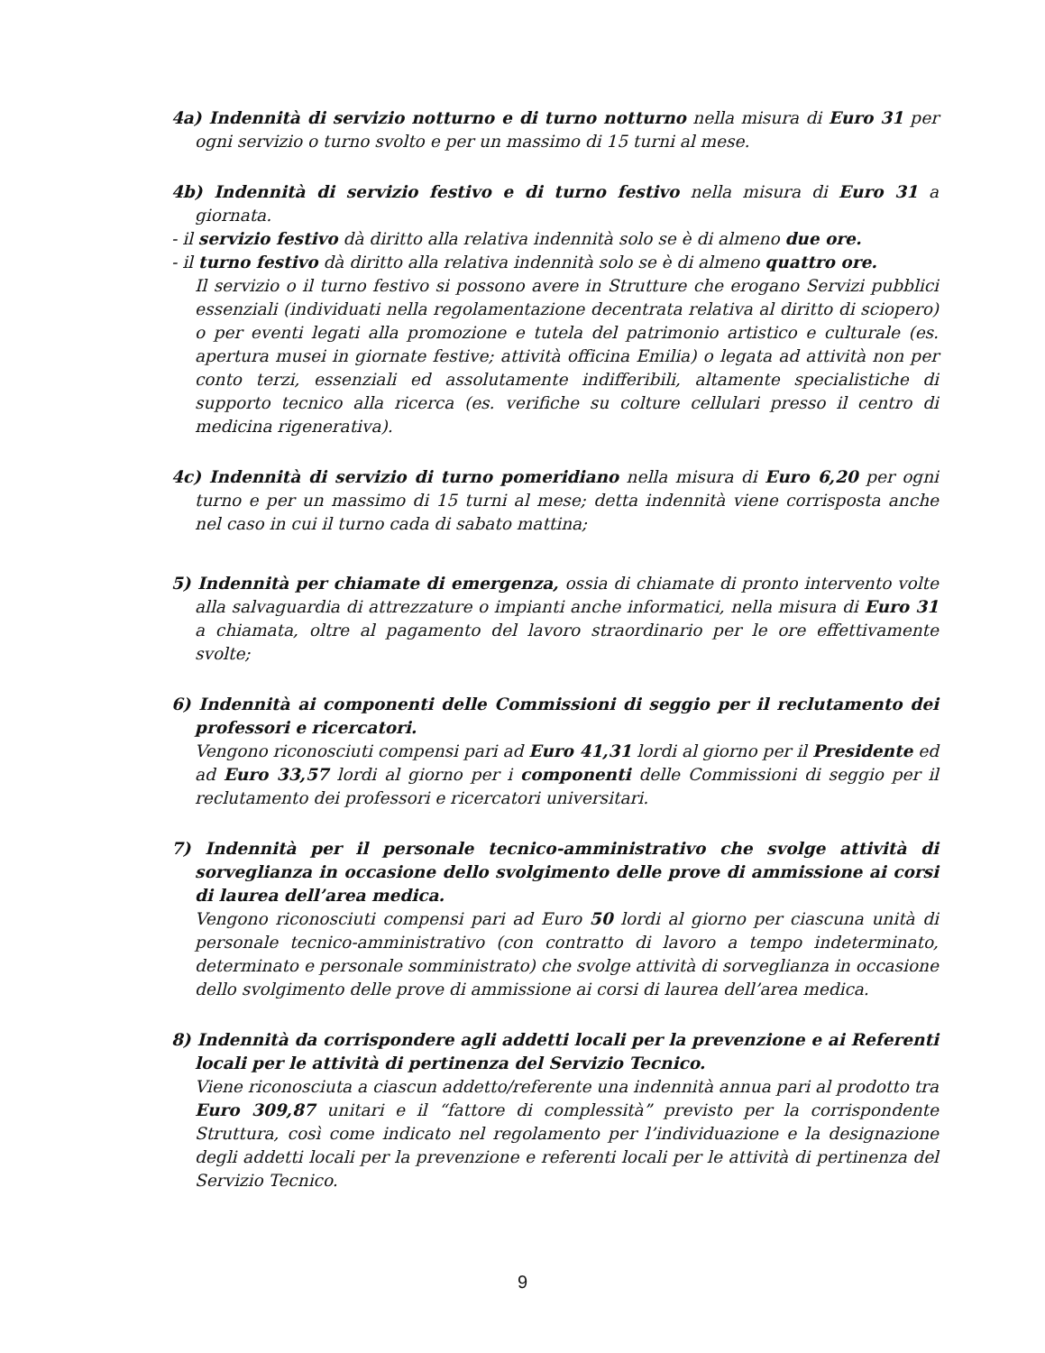4a) Indennità di servizio notturno e di turno notturno nella misura di Euro 31 per ogni servizio o turno svolto e per un massimo di 15 turni al mese.
4b) Indennità di servizio festivo e di turno festivo nella misura di Euro 31 a giornata.
- il servizio festivo dà diritto alla relativa indennità solo se è di almeno due ore.
- il turno festivo dà diritto alla relativa indennità solo se è di almeno quattro ore.
Il servizio o il turno festivo si possono avere in Strutture che erogano Servizi pubblici essenziali (individuati nella regolamentazione decentrata relativa al diritto di sciopero) o per eventi legati alla promozione e tutela del patrimonio artistico e culturale (es. apertura musei in giornate festive; attività officina Emilia) o legata ad attività non per conto terzi, essenziali ed assolutamente indifferibili, altamente specialistiche di supporto tecnico alla ricerca (es. verifiche su colture cellulari presso il centro di medicina rigenerativa).
4c) Indennità di servizio di turno pomeridiano nella misura di Euro 6,20 per ogni turno e per un massimo di 15 turni al mese; detta indennità viene corrisposta anche nel caso in cui il turno cada di sabato mattina;
5) Indennità per chiamate di emergenza, ossia di chiamate di pronto intervento volte alla salvaguardia di attrezzature o impianti anche informatici, nella misura di Euro 31 a chiamata, oltre al pagamento del lavoro straordinario per le ore effettivamente svolte;
6) Indennità ai componenti delle Commissioni di seggio per il reclutamento dei professori e ricercatori.
Vengono riconosciuti compensi pari ad Euro 41,31 lordi al giorno per il Presidente ed ad Euro 33,57 lordi al giorno per i componenti delle Commissioni di seggio per il reclutamento dei professori e ricercatori universitari.
7) Indennità per il personale tecnico-amministrativo che svolge attività di sorveglianza in occasione dello svolgimento delle prove di ammissione ai corsi di laurea dell’area medica.
Vengono riconosciuti compensi pari ad Euro 50 lordi al giorno per ciascuna unità di personale tecnico-amministrativo (con contratto di lavoro a tempo indeterminato, determinato e personale somministrato) che svolge attività di sorveglianza in occasione dello svolgimento delle prove di ammissione ai corsi di laurea dell’area medica.
8) Indennità da corrispondere agli addetti locali per la prevenzione e ai Referenti locali per le attività di pertinenza del Servizio Tecnico.
Viene riconosciuta a ciascun addetto/referente una indennità annua pari al prodotto tra Euro 309,87 unitari e il “fattore di complessità” previsto per la corrispondente Struttura, così come indicato nel regolamento per l’individuazione e la designazione degli addetti locali per la prevenzione e referenti locali per le attività di pertinenza del Servizio Tecnico.
9